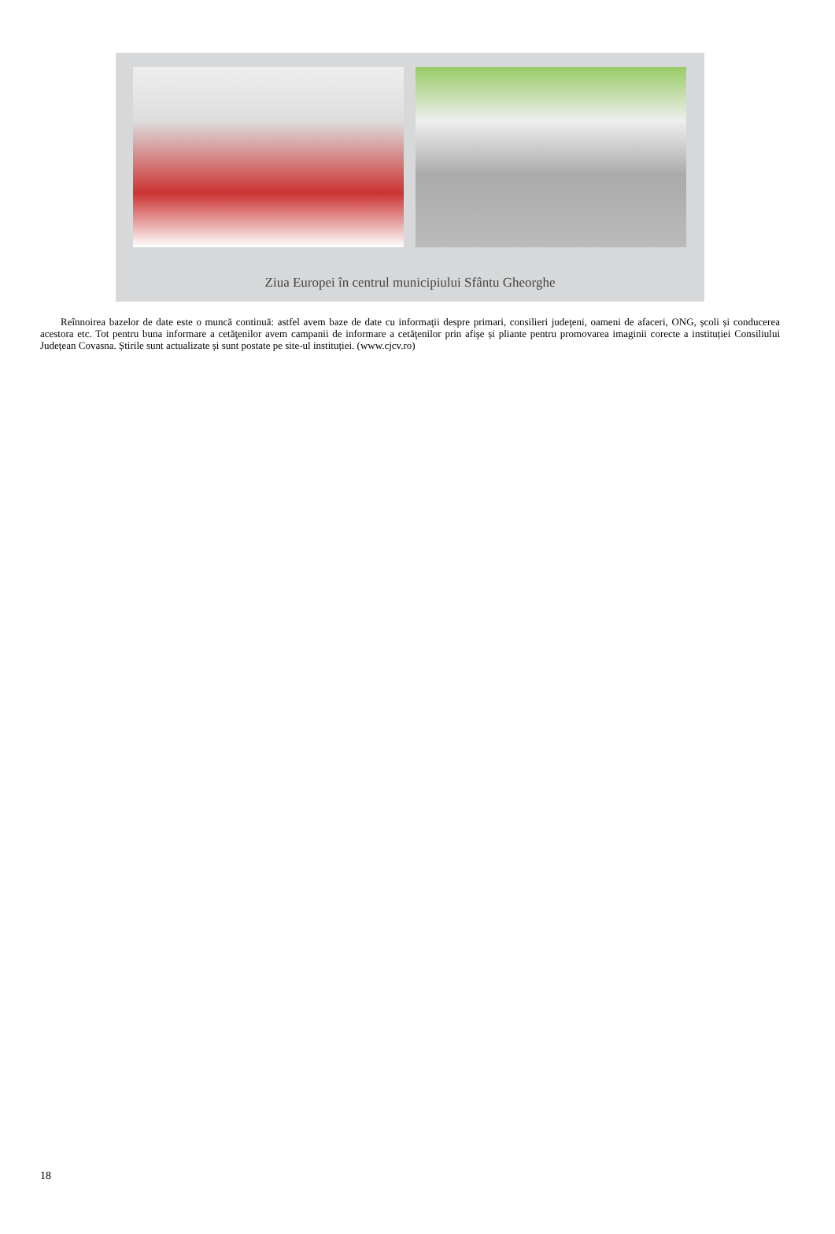Ziua Europei în centrul municipiului Sfântu Gheorghe
Reînnoirea bazelor de date este o muncă continuă: astfel avem baze de date cu informaţii despre primari, consilieri judeţeni, oameni de afaceri, ONG, școli și conducerea acestora etc. Tot pentru buna informare a cetăţenilor avem campanii de informare a cetăţenilor prin afişe și pliante pentru promovarea imaginii corecte a instituției Consiliului Județean Covasna. Știrile sunt actualizate și sunt postate pe site-ul instituției. (www.cjcv.ro)
18